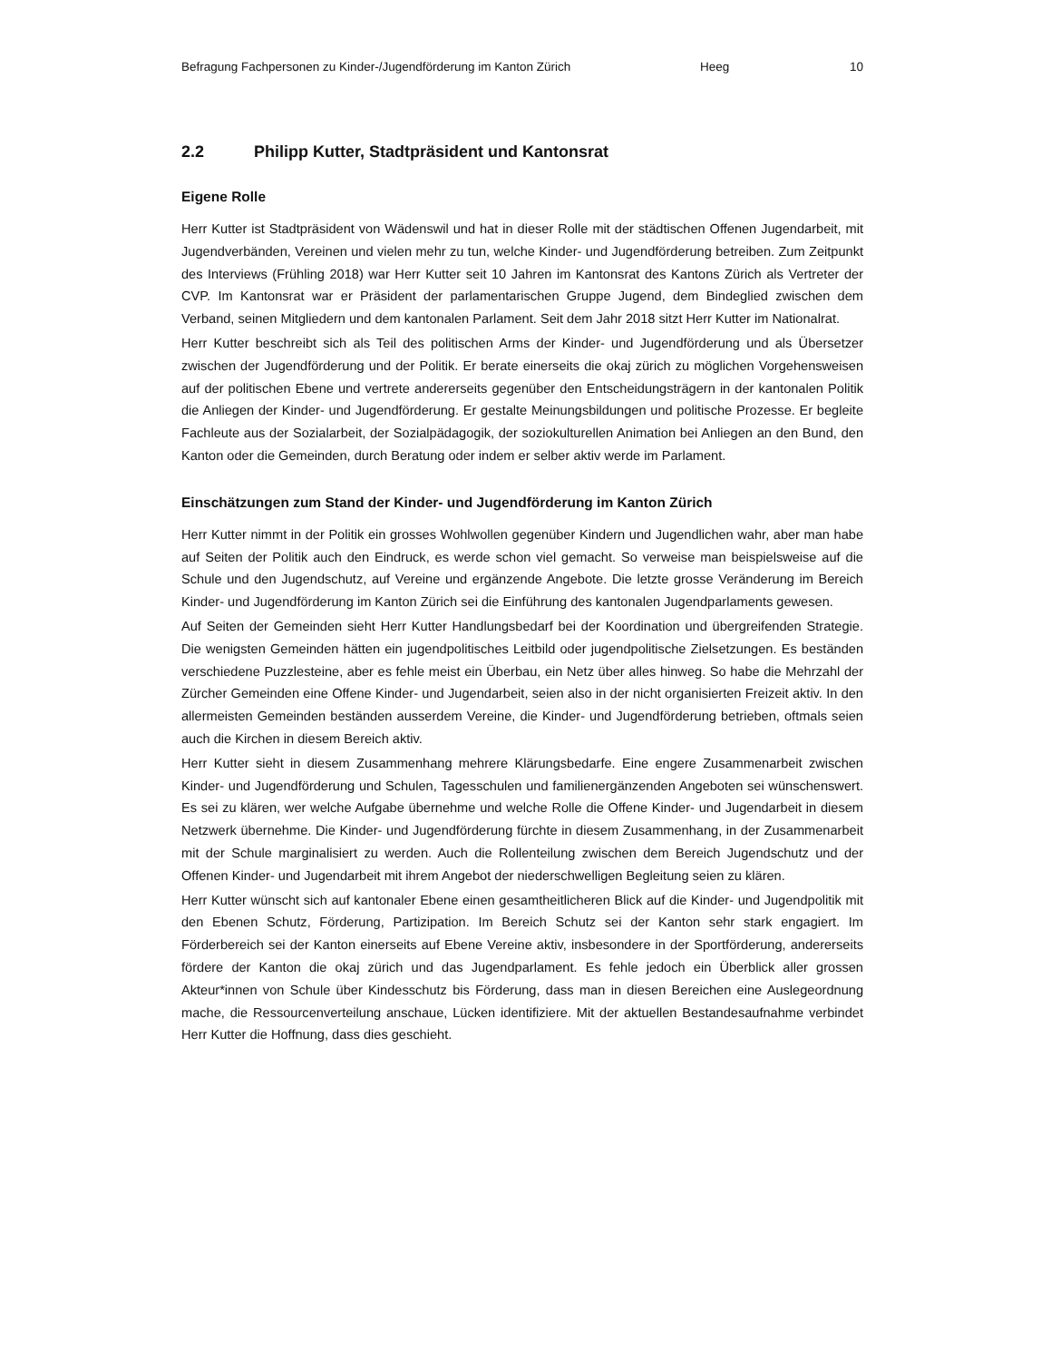Befragung Fachpersonen zu Kinder-/Jugendförderung im Kanton Zürich Heeg 10
2.2 Philipp Kutter, Stadtpräsident und Kantonsrat
Eigene Rolle
Herr Kutter ist Stadtpräsident von Wädenswil und hat in dieser Rolle mit der städtischen Offenen Jugendarbeit, mit Jugendverbänden, Vereinen und vielen mehr zu tun, welche Kinder- und Jugendförderung betreiben. Zum Zeitpunkt des Interviews (Frühling 2018) war Herr Kutter seit 10 Jahren im Kantonsrat des Kantons Zürich als Vertreter der CVP. Im Kantonsrat war er Präsident der parlamentarischen Gruppe Jugend, dem Bindeglied zwischen dem Verband, seinen Mitgliedern und dem kantonalen Parlament. Seit dem Jahr 2018 sitzt Herr Kutter im Nationalrat.
Herr Kutter beschreibt sich als Teil des politischen Arms der Kinder- und Jugendförderung und als Übersetzer zwischen der Jugendförderung und der Politik. Er berate einerseits die okaj zürich zu möglichen Vorgehensweisen auf der politischen Ebene und vertrete andererseits gegenüber den Entscheidungsträgern in der kantonalen Politik die Anliegen der Kinder- und Jugendförderung. Er gestalte Meinungsbildungen und politische Prozesse. Er begleite Fachleute aus der Sozialarbeit, der Sozialpädagogik, der soziokulturellen Animation bei Anliegen an den Bund, den Kanton oder die Gemeinden, durch Beratung oder indem er selber aktiv werde im Parlament.
Einschätzungen zum Stand der Kinder- und Jugendförderung im Kanton Zürich
Herr Kutter nimmt in der Politik ein grosses Wohlwollen gegenüber Kindern und Jugendlichen wahr, aber man habe auf Seiten der Politik auch den Eindruck, es werde schon viel gemacht. So verweise man beispielsweise auf die Schule und den Jugendschutz, auf Vereine und ergänzende Angebote. Die letzte grosse Veränderung im Bereich Kinder- und Jugendförderung im Kanton Zürich sei die Einführung des kantonalen Jugendparlaments gewesen.
Auf Seiten der Gemeinden sieht Herr Kutter Handlungsbedarf bei der Koordination und übergreifenden Strategie. Die wenigsten Gemeinden hätten ein jugendpolitisches Leitbild oder jugendpolitische Zielsetzungen. Es beständen verschiedene Puzzlesteine, aber es fehle meist ein Überbau, ein Netz über alles hinweg. So habe die Mehrzahl der Zürcher Gemeinden eine Offene Kinder- und Jugendarbeit, seien also in der nicht organisierten Freizeit aktiv. In den allermeisten Gemeinden beständen ausserdem Vereine, die Kinder- und Jugendförderung betrieben, oftmals seien auch die Kirchen in diesem Bereich aktiv.
Herr Kutter sieht in diesem Zusammenhang mehrere Klärungsbedarfe. Eine engere Zusammenarbeit zwischen Kinder- und Jugendförderung und Schulen, Tagesschulen und familienergänzenden Angeboten sei wünschenswert. Es sei zu klären, wer welche Aufgabe übernehme und welche Rolle die Offene Kinder- und Jugendarbeit in diesem Netzwerk übernehme. Die Kinder- und Jugendförderung fürchte in diesem Zusammenhang, in der Zusammenarbeit mit der Schule marginalisiert zu werden. Auch die Rollenteilung zwischen dem Bereich Jugendschutz und der Offenen Kinder- und Jugendarbeit mit ihrem Angebot der niederschwelligen Begleitung seien zu klären.
Herr Kutter wünscht sich auf kantonaler Ebene einen gesamtheitlicheren Blick auf die Kinder- und Jugendpolitik mit den Ebenen Schutz, Förderung, Partizipation. Im Bereich Schutz sei der Kanton sehr stark engagiert. Im Förderbereich sei der Kanton einerseits auf Ebene Vereine aktiv, insbesondere in der Sportförderung, andererseits fördere der Kanton die okaj zürich und das Jugendparlament. Es fehle jedoch ein Überblick aller grossen Akteur*innen von Schule über Kindesschutz bis Förderung, dass man in diesen Bereichen eine Auslegeordnung mache, die Ressourcenverteilung anschaue, Lücken identifiziere. Mit der aktuellen Bestandesaufnahme verbindet Herr Kutter die Hoffnung, dass dies geschieht.